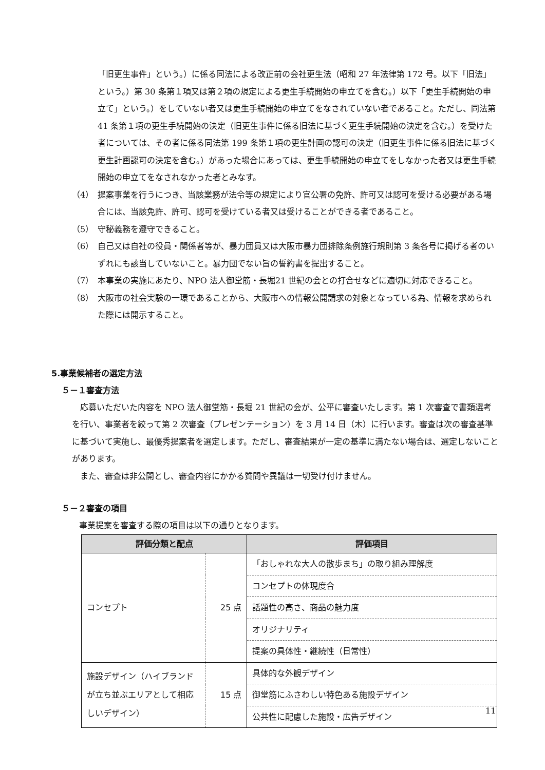「旧更生事件」という。）に係る同法による改正前の会社更生法（昭和 27 年法律第 172 号。以下「旧法」という。）第 30 条第１項又は第２項の規定による更生手続開始の申立てを含む。）以下「更生手続開始の申立て」という。）をしていない者又は更生手続開始の申立てをなされていない者であること。ただし、同法第 41 条第１項の更生手続開始の決定（旧更生事件に係る旧法に基づく更生手続開始の決定を含む。）を受けた者については、その者に係る同法第 199 条第１項の更生計画の認可の決定（旧更生事件に係る旧法に基づく更生計画認可の決定を含む。）があった場合にあっては、更生手続開始の申立てをしなかった者又は更生手続開始の申立てをなされなかった者とみなす。
（4） 提案事業を行うにつき、当該業務が法令等の規定により官公署の免許、許可又は認可を受ける必要がある場合には、当該免許、許可、認可を受けている者又は受けることができる者であること。
（5） 守秘義務を遵守できること。
（6） 自己又は自社の役員・関係者等が、暴力団員又は大阪市暴力団排除条例施行規則第 3 条各号に掲げる者のいずれにも該当していないこと。暴力団でない旨の誓約書を提出すること。
（7） 本事業の実施にあたり、NPO 法人御堂筋・長堀21 世紀の会との打合せなどに適切に対応できること。
（8） 大阪市の社会実験の一環であることから、大阪市への情報公開請求の対象となっている為、情報を求められた際には開示すること。
5.事業候補者の選定方法
５－１審査方法
応募いただいた内容を NPO 法人御堂筋・長堀 21 世紀の会が、公平に審査いたします。第 1 次審査で書類選考を行い、事業者を絞って第 2 次審査（プレゼンテーション）を 3 月 14 日（木）に行います。審査は次の審査基準に基づいて実施し、最優秀提案者を選定します。ただし、審査結果が一定の基準に満たない場合は、選定しないことがあります。
また、審査は非公開とし、審査内容にかかる質問や異議は一切受け付けません。
５－２審査の項目
事業提案を審査する際の項目は以下の通りとなります。
| 評価分類と配点 | | 評価項目 |
| --- | --- | --- |
| コンセプト | 25 点 | 「おしゃれな大人の散歩まち」の取り組み理解度 |
| | | コンセプトの体現度合 |
| | | 話題性の高さ、商品の魅力度 |
| | | オリジナリティ |
| | | 提案の具体性・継続性（日常性） |
| 施設デザイン（ハイブランドが立ち並ぶエリアとして相応しいデザイン） | 15 点 | 具体的な外観デザイン |
| | | 御堂筋にふさわしい特色ある施設デザイン |
| | | 公共性に配慮した施設・広告デザイン |
11